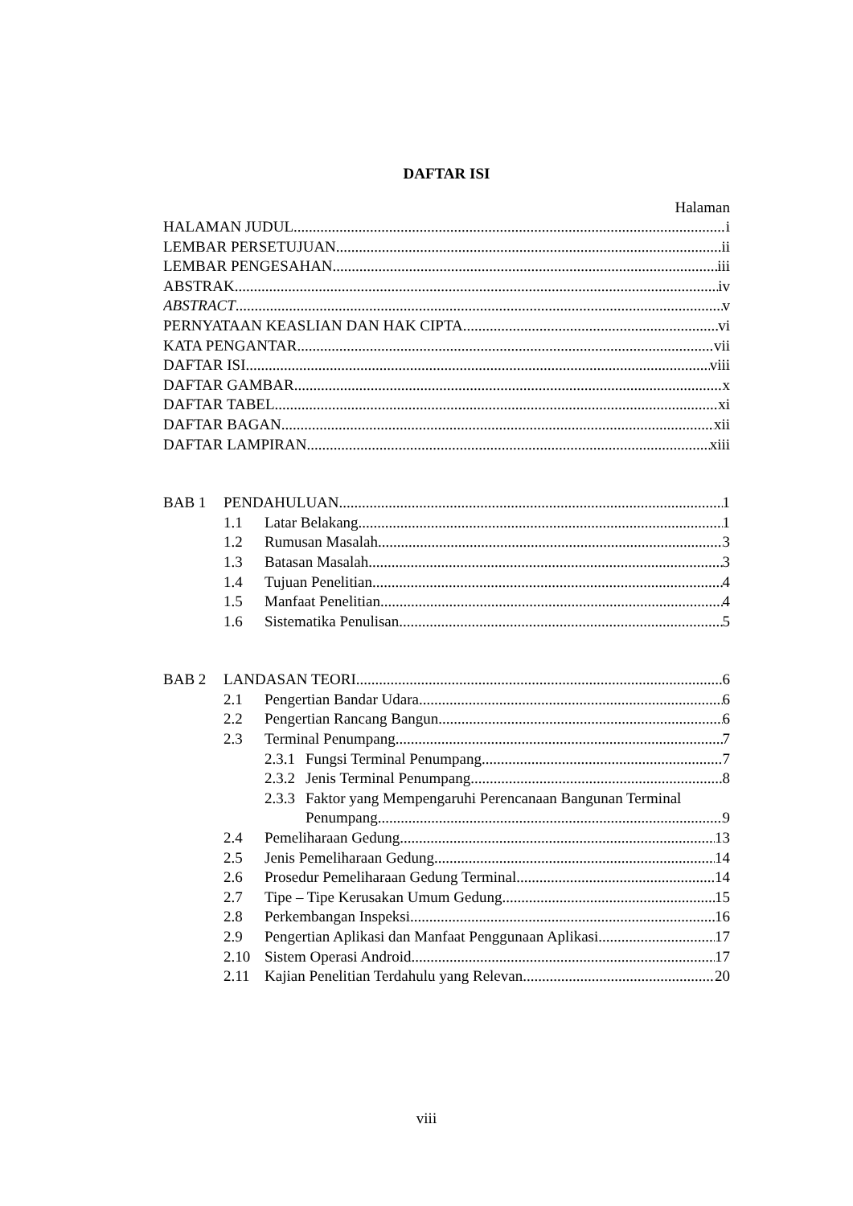DAFTAR ISI
Halaman
HALAMAN JUDUL i
LEMBAR PERSETUJUAN ii
LEMBAR PENGESAHAN iii
ABSTRAK iv
ABSTRACT v
PERNYATAAN KEASLIAN DAN HAK CIPTA vi
KATA PENGANTAR vii
DAFTAR ISI viii
DAFTAR GAMBAR x
DAFTAR TABEL xi
DAFTAR BAGAN xii
DAFTAR LAMPIRAN xiii
BAB 1 PENDAHULUAN 1
1.1 Latar Belakang 1
1.2 Rumusan Masalah 3
1.3 Batasan Masalah 3
1.4 Tujuan Penelitian 4
1.5 Manfaat Penelitian 4
1.6 Sistematika Penulisan 5
BAB 2 LANDASAN TEORI 6
2.1 Pengertian Bandar Udara 6
2.2 Pengertian Rancang Bangun 6
2.3 Terminal Penumpang 7
2.3.1 Fungsi Terminal Penumpang 7
2.3.2 Jenis Terminal Penumpang 8
2.3.3 Faktor yang Mempengaruhi Perencanaan Bangunan Terminal
Penumpang 9
2.4 Pemeliharaan Gedung 13
2.5 Jenis Pemeliharaan Gedung 14
2.6 Prosedur Pemeliharaan Gedung Terminal 14
2.7 Tipe – Tipe Kerusakan Umum Gedung 15
2.8 Perkembangan Inspeksi 16
2.9 Pengertian Aplikasi dan Manfaat Penggunaan Aplikasi 17
2.10 Sistem Operasi Android 17
2.11 Kajian Penelitian Terdahulu yang Relevan 20
viii